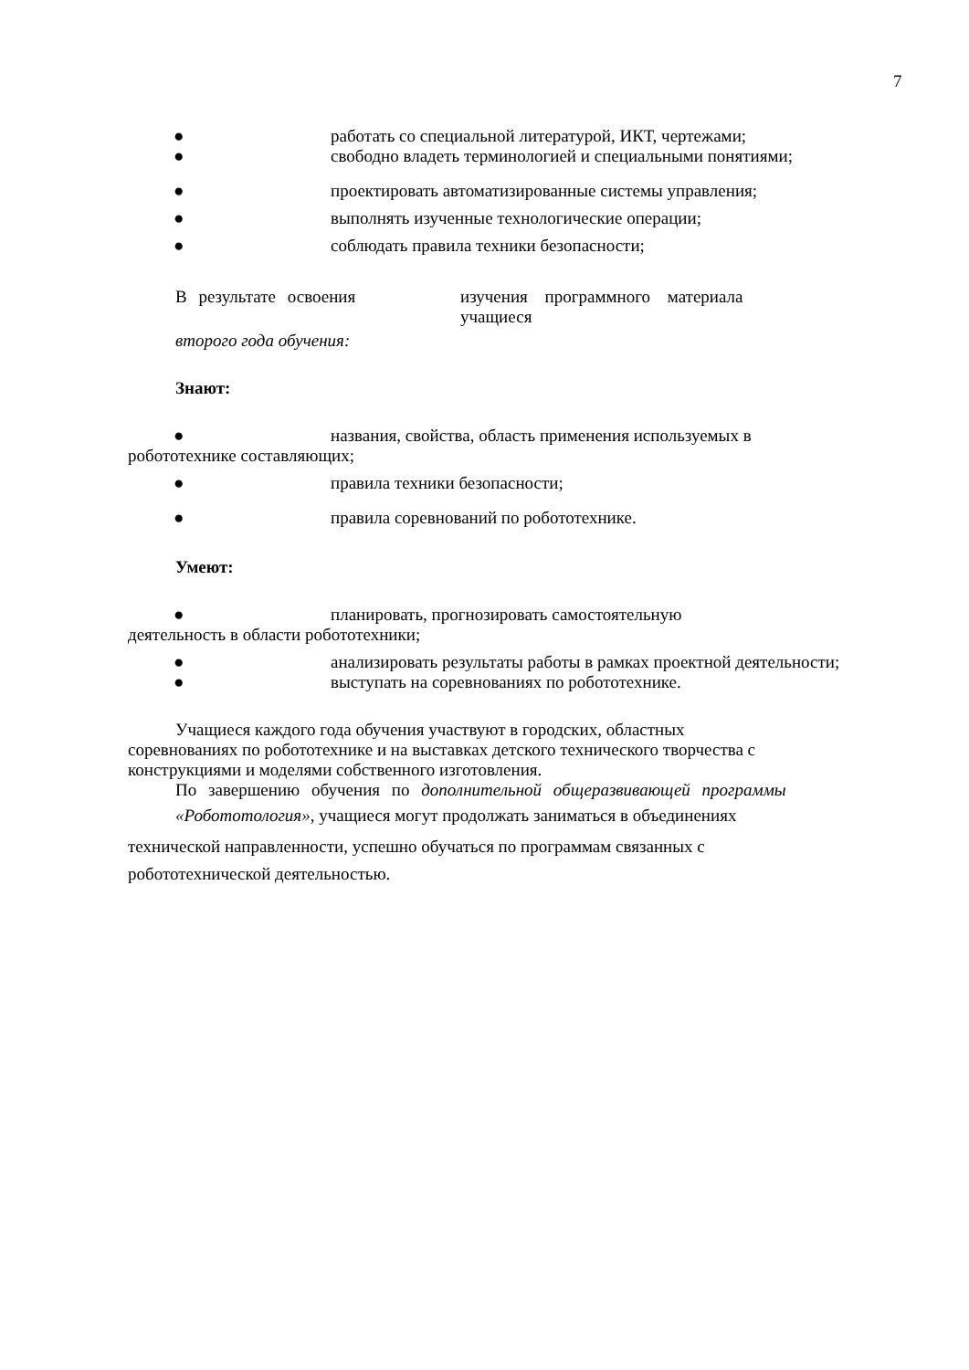7
● работать со специальной литературой, ИКТ, чертежами;
● свободно владеть терминологией и специальными понятиями;
● проектировать автоматизированные системы управления;
● выполнять изученные технологические операции;
● соблюдать правила техники безопасности;
В результате освоения изучения программного материала учащиеся
второго года обучения:
Знают:
● названия, свойства, область применения используемых в
робототехнике составляющих;
● правила техники безопасности;
● правила соревнований по робототехнике.
Умеют:
● планировать, прогнозировать самостоятельную
деятельность в области робототехники;
● анализировать результаты работы в рамках проектной деятельности;
● выступать на соревнованиях по робототехнике.
Учащиеся каждого года обучения участвуют в городских, областных
соревнованиях по робототехнике и на выставках детского технического творчества с
конструкциями и моделями собственного изготовления.
По завершению обучения по дополнительной общеразвивающей программы
«Робототология», учащиеся могут продолжать заниматься в объединениях
технической направленности, успешно обучаться по программам связанных с
робототехнической деятельностью.